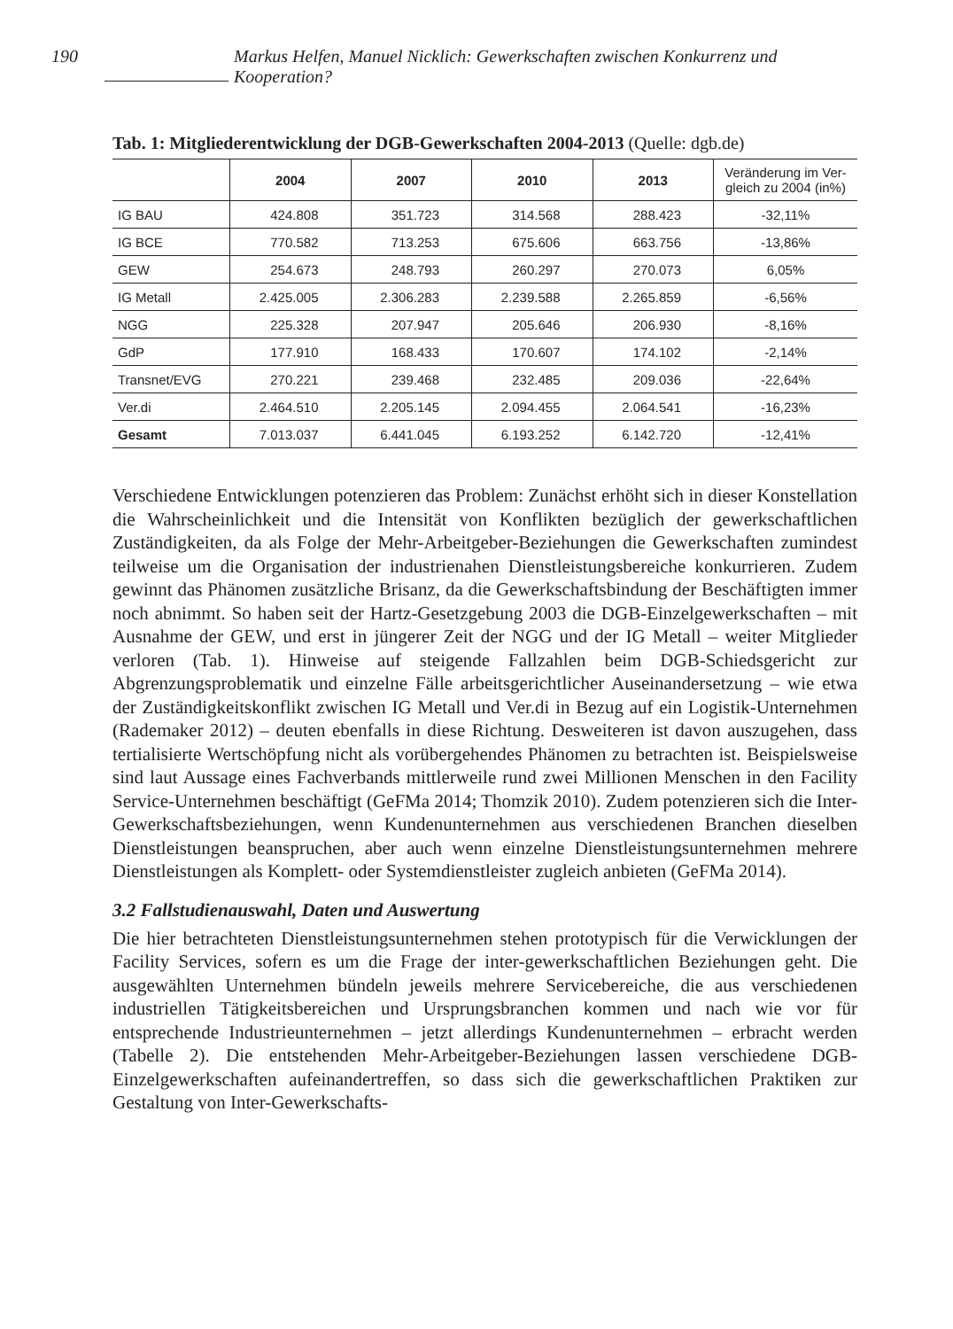190 Markus Helfen, Manuel Nicklich: Gewerkschaften zwischen Konkurrenz und Kooperation?
Tab. 1: Mitgliederentwicklung der DGB-Gewerkschaften 2004-2013 (Quelle: dgb.de)
| | 2004 | 2007 | 2010 | 2013 | Veränderung im Ver- gleich zu 2004 (in%) |
| --- | --- | --- | --- | --- | --- |
| IG BAU | 424.808 | 351.723 | 314.568 | 288.423 | -32,11% |
| IG BCE | 770.582 | 713.253 | 675.606 | 663.756 | -13,86% |
| GEW | 254.673 | 248.793 | 260.297 | 270.073 | 6,05% |
| IG Metall | 2.425.005 | 2.306.283 | 2.239.588 | 2.265.859 | -6,56% |
| NGG | 225.328 | 207.947 | 205.646 | 206.930 | -8,16% |
| GdP | 177.910 | 168.433 | 170.607 | 174.102 | -2,14% |
| Transnet/EVG | 270.221 | 239.468 | 232.485 | 209.036 | -22,64% |
| Ver.di | 2.464.510 | 2.205.145 | 2.094.455 | 2.064.541 | -16,23% |
| Gesamt | 7.013.037 | 6.441.045 | 6.193.252 | 6.142.720 | -12,41% |
Verschiedene Entwicklungen potenzieren das Problem: Zunächst erhöht sich in dieser Konstellation die Wahrscheinlichkeit und die Intensität von Konflikten bezüglich der gewerkschaftlichen Zuständigkeiten, da als Folge der Mehr-Arbeitgeber-Beziehungen die Gewerkschaften zumindest teilweise um die Organisation der industrienahen Dienstleistungsbereiche konkurrieren. Zudem gewinnt das Phänomen zusätzliche Brisanz, da die Gewerkschaftsbindung der Beschäftigten immer noch abnimmt. So haben seit der Hartz-Gesetzgebung 2003 die DGB-Einzelgewerkschaften – mit Ausnahme der GEW, und erst in jüngerer Zeit der NGG und der IG Metall – weiter Mitglieder verloren (Tab. 1). Hinweise auf steigende Fallzahlen beim DGB-Schiedsgericht zur Abgrenzungsproblematik und einzelne Fälle arbeitsgerichtlicher Auseinandersetzung – wie etwa der Zuständigkeitskonflikt zwischen IG Metall und Ver.di in Bezug auf ein Logistik-Unternehmen (Rademaker 2012) – deuten ebenfalls in diese Richtung. Desweiteren ist davon auszugehen, dass tertialisierte Wertschöpfung nicht als vorübergehendes Phänomen zu betrachten ist. Beispielsweise sind laut Aussage eines Fachverbands mittlerweile rund zwei Millionen Menschen in den Facility Service-Unternehmen beschäftigt (GeFMa 2014; Thomzik 2010). Zudem potenzieren sich die Inter-Gewerkschaftsbeziehungen, wenn Kundenunternehmen aus verschiedenen Branchen dieselben Dienstleistungen beanspruchen, aber auch wenn einzelne Dienstleistungsunternehmen mehrere Dienstleistungen als Komplett- oder Systemdienstleister zugleich anbieten (GeFMa 2014).
3.2 Fallstudienauswahl, Daten und Auswertung
Die hier betrachteten Dienstleistungsunternehmen stehen prototypisch für die Verwicklungen der Facility Services, sofern es um die Frage der inter-gewerkschaftlichen Beziehungen geht. Die ausgewählten Unternehmen bündeln jeweils mehrere Servicebereiche, die aus verschiedenen industriellen Tätigkeitsbereichen und Ursprungsbranchen kommen und nach wie vor für entsprechende Industrieunternehmen – jetzt allerdings Kundenunternehmen – erbracht werden (Tabelle 2). Die entstehenden Mehr-Arbeitgeber-Beziehungen lassen verschiedene DGB-Einzelgewerkschaften aufeinandertreffen, so dass sich die gewerkschaftlichen Praktiken zur Gestaltung von Inter-Gewerkschafts-